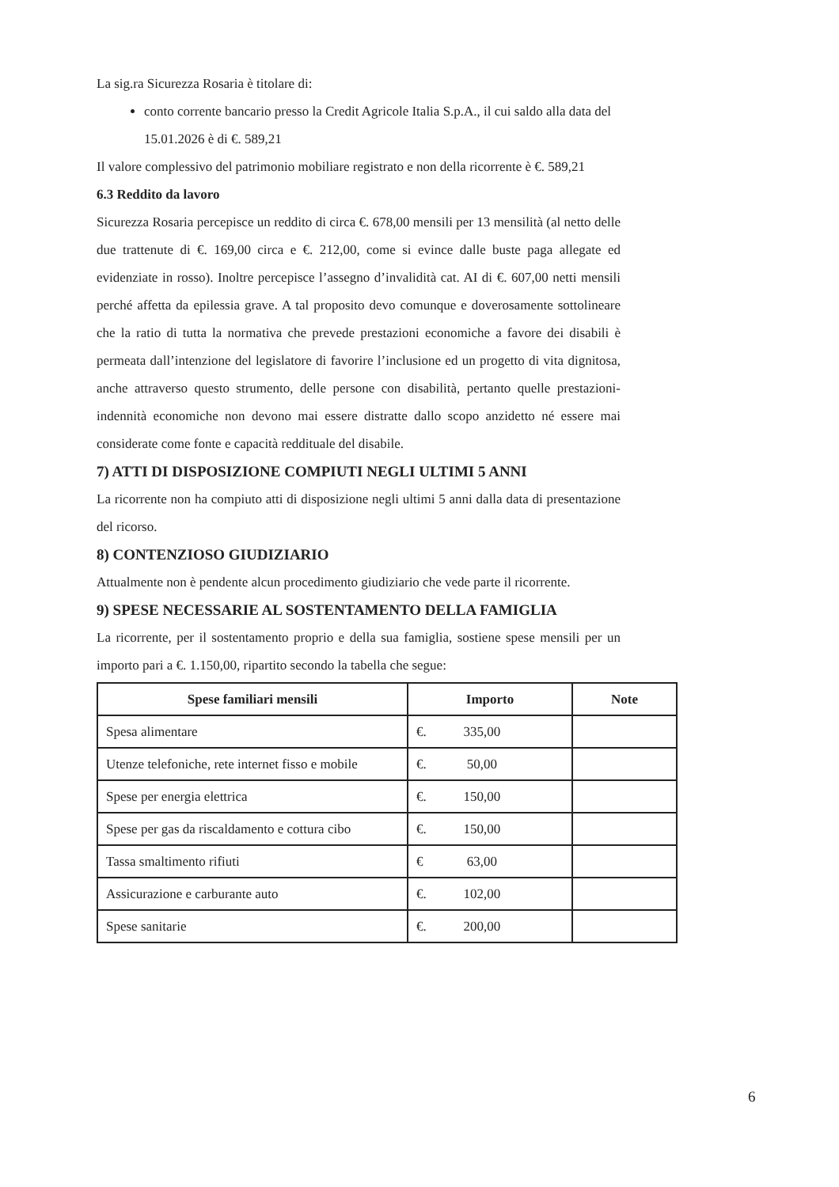La sig.ra Sicurezza Rosaria è titolare di:
conto corrente bancario presso la Credit Agricole Italia S.p.A., il cui saldo alla data del 15.01.2026 è di €. 589,21
Il valore complessivo del patrimonio mobiliare registrato e non della ricorrente è €. 589,21
6.3 Reddito da lavoro
Sicurezza Rosaria percepisce un reddito di circa €. 678,00 mensili per 13 mensilità (al netto delle due trattenute di €. 169,00 circa e €. 212,00, come si evince dalle buste paga allegate ed evidenziate in rosso). Inoltre percepisce l’assegno d’invalidità cat. AI di €. 607,00 netti mensili perché affetta da epilessia grave. A tal proposito devo comunque e doverosamente sottolineare che la ratio di tutta la normativa che prevede prestazioni economiche a favore dei disabili è permeata dall’intenzione del legislatore di favorire l’inclusione ed un progetto di vita dignitosa, anche attraverso questo strumento, delle persone con disabilità, pertanto quelle prestazioni-indennità economiche non devono mai essere distratte dallo scopo anzidetto né essere mai considerate come fonte e capacità reddituale del disabile.
7) ATTI DI DISPOSIZIONE COMPIUTI NEGLI ULTIMI 5 ANNI
La ricorrente non ha compiuto atti di disposizione negli ultimi 5 anni dalla data di presentazione del ricorso.
8) CONTENZIOSO GIUDIZIARIO
Attualmente non è pendente alcun procedimento giudiziario che vede parte il ricorrente.
9) SPESE NECESSARIE AL SOSTENTAMENTO DELLA FAMIGLIA
La ricorrente, per il sostentamento proprio e della sua famiglia, sostiene spese mensili per un importo pari a €. 1.150,00, ripartito secondo la tabella che segue:
| Spese familiari mensili | Importo | Note |
| --- | --- | --- |
| Spesa alimentare | €. 335,00 | |
| Utenze telefoniche, rete internet fisso e mobile | €. 50,00 | |
| Spese per energia elettrica | €. 150,00 | |
| Spese per gas da riscaldamento e cottura cibo | €. 150,00 | |
| Tassa smaltimento rifiuti | € 63,00 | |
| Assicurazione e carburante auto | €. 102,00 | |
| Spese sanitarie | €. 200,00 | |
6